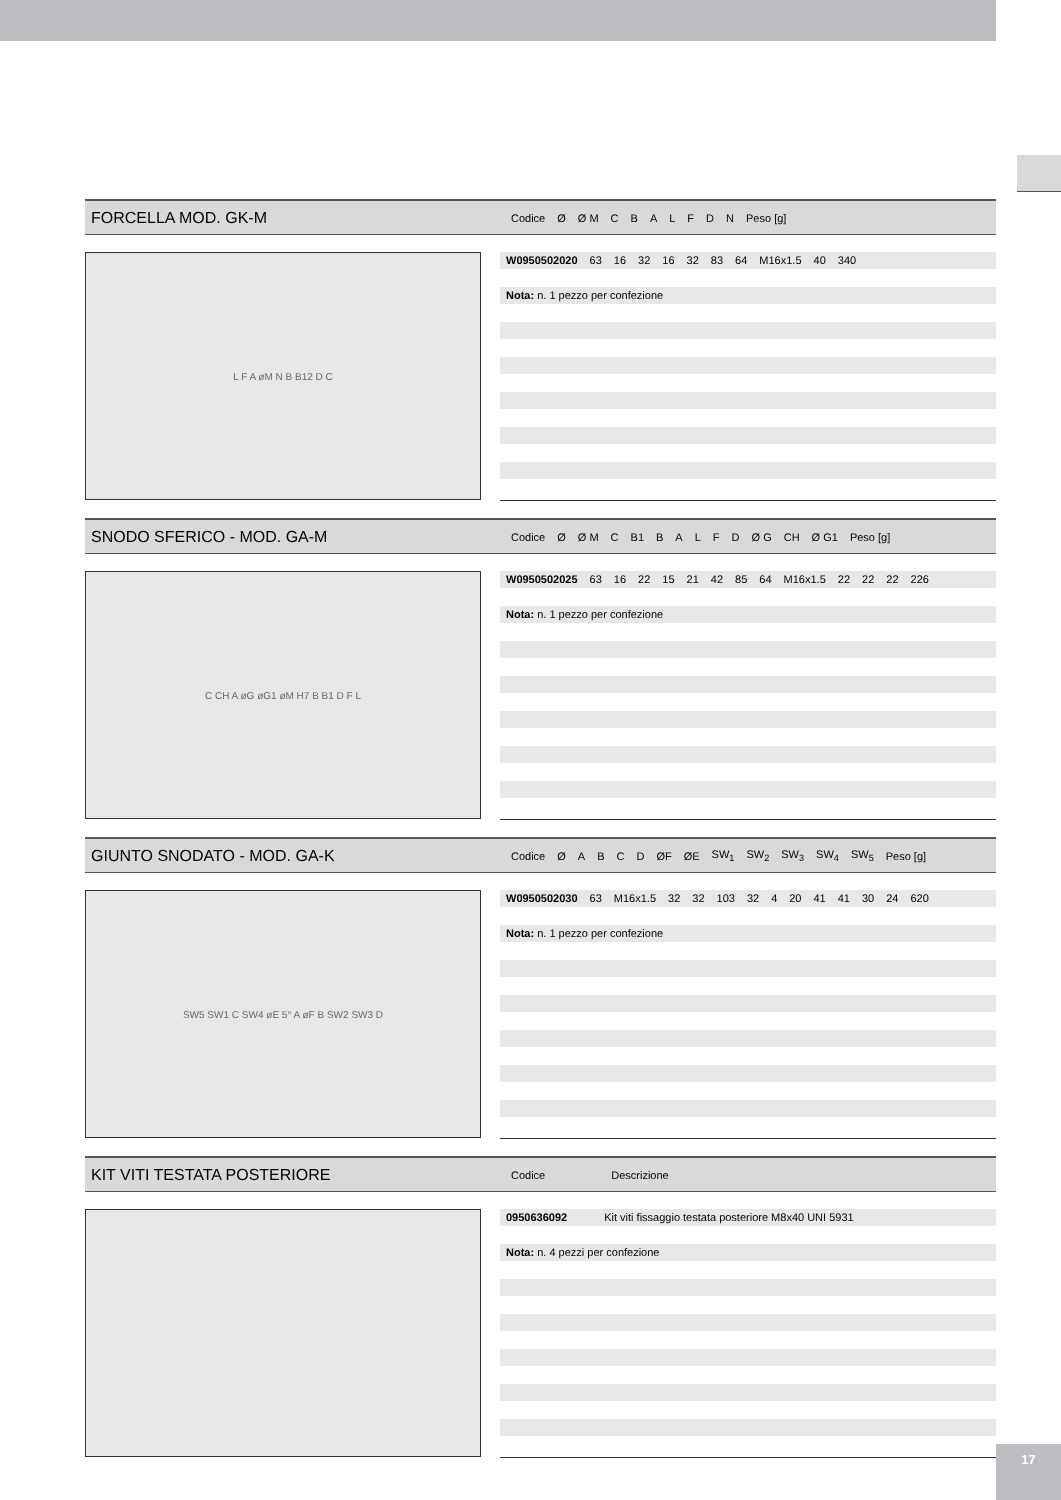FORCELLA MOD. GK-M
| Codice | Ø | Ø M | C | B | A | L | F | D | N | Peso [g] |
| --- | --- | --- | --- | --- | --- | --- | --- | --- | --- | --- |
L F A øM N B B12 D C
W0950502020 63 16 32 16 32 83 64 M16x1.5 40 340
Nota: n. 1 pezzo per confezione
SNODO SFERICO - MOD. GA-M
| Codice | Ø | Ø M | C | B1 | B | A | L | F | D | Ø G | CH | Ø G1 | Peso [g] |
| --- | --- | --- | --- | --- | --- | --- | --- | --- | --- | --- | --- | --- | --- |
C CH A øG øG1 øM H7 B B1 D F L
W0950502025 63 16 22 15 21 42 85 64 M16x1.5 22 22 22 226
Nota: n. 1 pezzo per confezione
GIUNTO SNODATO - MOD. GA-K
| Codice | Ø | A | B | C | D | ØF | ØE | SW<sub>1</sub> | SW<sub>2</sub> | SW<sub>3</sub> | SW<sub>4</sub> | SW<sub>5</sub> | Peso [g] |
| --- | --- | --- | --- | --- | --- | --- | --- | --- | --- | --- | --- | --- | --- |
SW5 SW1 C SW4 øE 5° A øF B SW2 SW3 D
W0950502030 63 M16x1.5 32 32 103 32 4 20 41 41 30 24 620
Nota: n. 1 pezzo per confezione
KIT VITI TESTATA POSTERIORE
| Codice | Descrizione |
| --- | --- |
0950636092 Kit viti fissaggio testata posteriore M8x40 UNI 5931
Nota: n. 4 pezzi per confezione
17